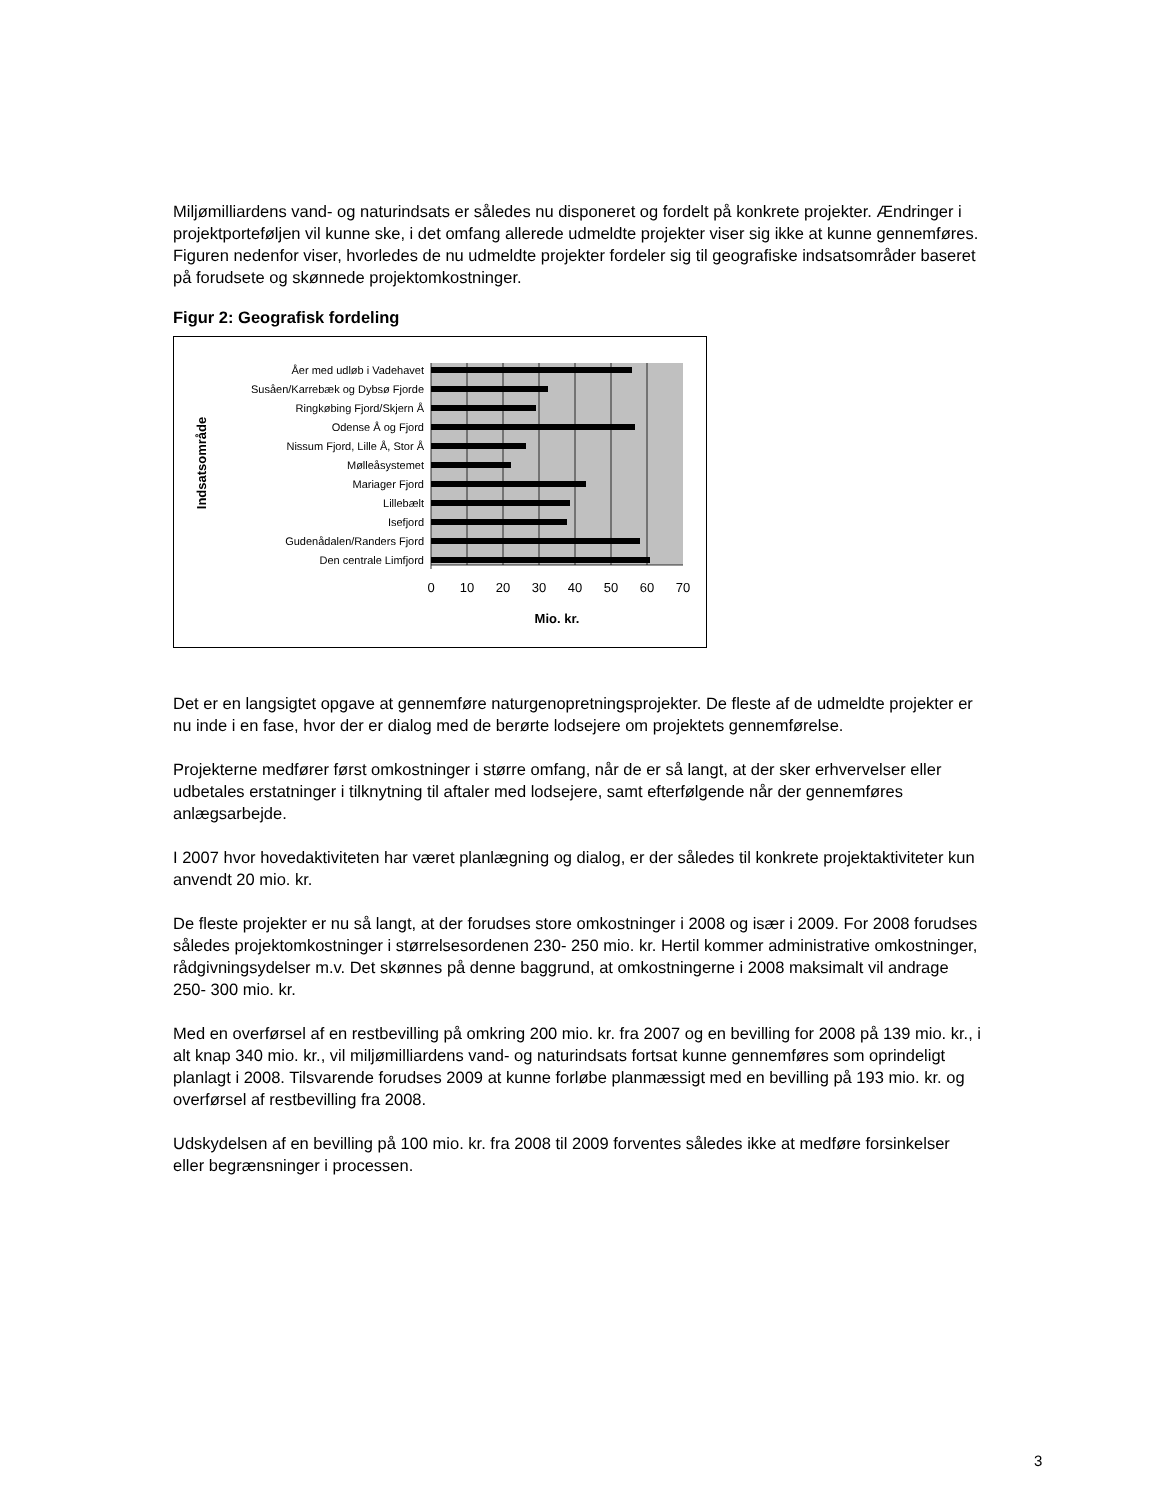Miljømilliardens vand- og naturindsats er således nu disponeret og fordelt på konkrete projekter. Ændringer i projektporteføljen vil kunne ske, i det omfang allerede udmeldte projekter viser sig ikke at kunne gennemføres.
Figuren nedenfor viser, hvorledes de nu udmeldte projekter fordeler sig til geografiske indsatsområder baseret på forudsete og skønnede projektomkostninger.
Figur 2: Geografisk fordeling
Åer med udløb i Vadehavet
Susåen/Karrebæk og Dybsø Fjorde
Ringkøbing Fjord/Skjern Å
Odense Å og Fjord
Nissum Fjord, Lille Å, Stor Å
Mølleåsystemet
Mariager Fjord
Lillebælt
Isefjord
Gudenådalen/Randers Fjord
Den centrale Limfjord
0
10
20
30
40
50
60
70
Mio. kr.
Indsatsområde
Det er en langsigtet opgave at gennemføre naturgenopretningsprojekter. De fleste af de udmeldte projekter er nu inde i en fase, hvor der er dialog med de berørte lodsejere om projektets gennemførelse.
Projekterne medfører først omkostninger i større omfang, når de er så langt, at der sker erhvervelser eller udbetales erstatninger i tilknytning til aftaler med lodsejere, samt efterfølgende når der gennemføres anlægsarbejde.
I 2007 hvor hovedaktiviteten har været planlægning og dialog, er der således til konkrete projektaktiviteter kun anvendt 20 mio. kr.
De fleste projekter er nu så langt, at der forudses store omkostninger i 2008 og især i 2009. For 2008 forudses således projektomkostninger i størrelsesordenen 230- 250 mio. kr. Hertil kommer administrative omkostninger, rådgivningsydelser m.v. Det skønnes på denne baggrund, at omkostningerne i 2008 maksimalt vil andrage 250- 300 mio. kr.
Med en overførsel af en restbevilling på omkring 200 mio. kr. fra 2007 og en bevilling for 2008 på 139 mio. kr., i alt knap 340 mio. kr., vil miljømilliardens vand- og naturindsats fortsat kunne gennemføres som oprindeligt planlagt i 2008. Tilsvarende forudses 2009 at kunne forløbe planmæssigt med en bevilling på 193 mio. kr. og overførsel af restbevilling fra 2008.
Udskydelsen af en bevilling på 100 mio. kr. fra 2008 til 2009 forventes således ikke at medføre forsinkelser eller begrænsninger i processen.
3